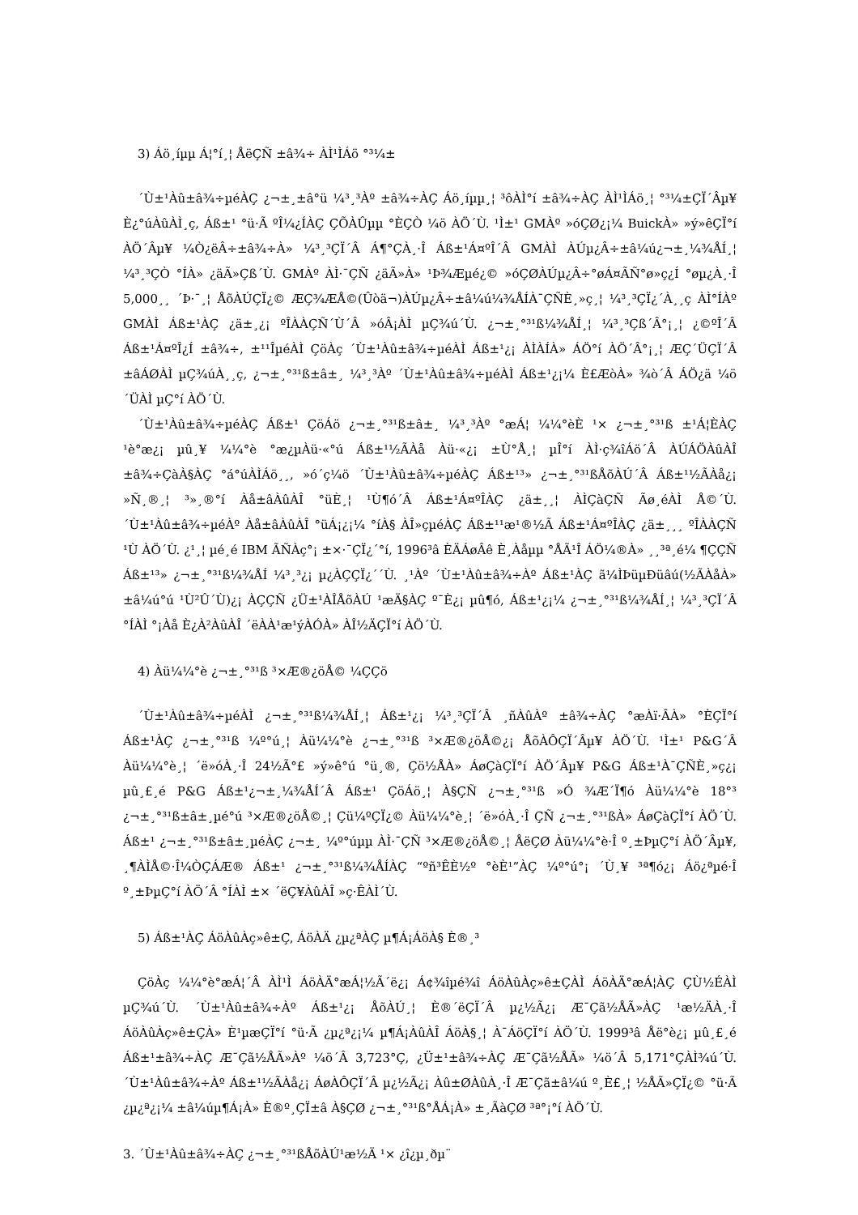3) Áö¸íµµ Á¦°í¸¦ ÅëÇÑ ±â¾÷ ÀÌ¹ÌÁö °³¼±
´Ù±¹Àû±â¾÷µéÀÇ ¿¬±¸±â°ü ¼³¸³Àº ±â¾÷ÀÇ Áö¸íµµ¸¦ ³ôÀÌ°í ±â¾÷ÀÇ ÀÌ¹ÌÁö¸¦ °³¼±ÇÏ´Âµ¥ È¿°úÀûÀÌ¸ç, Áß±¹ °ü·Ã ºÎ¼­¿ÍÀÇ ÇÕÀÛµµ °­È­ÇÒ ¼ö ÀÖ´Ù. ¹Ì±¹ GMÀº »óÇØ¿¡¼­ BuickÀ» »ý»êÇÏ°í ÀÖ´Âµ¥ ¼Ò¿ëÂ÷±â¾÷À» ¼³¸³ÇÏ´Â Á¶°ÇÀ¸·Î Áß±¹Á¤ºÎ´Â GMÀÌ ÀÚµ¿Â÷±â¼ú¿¬±¸¼¾ÅÍ¸¦ ¼³¸³ÇÒ °ÍÀ» ¿äÃ»Çß´Ù. GMÀº ÀÌ·¯ÇÑ ¿äÃ»À» ¹Þ¾Æµé¿© »óÇØÀÚµ¿Â÷°øÁ¤ÃÑ°ø»ç¿Í °øµ¿À¸·Î 5,000¸¸ ´Þ·¯¸¦ ÅõÀÚÇÏ¿© ÆÇ¾ÆÅ©(Ûòä¬)ÀÚµ¿Â÷±â¼ú¼¾ÅÍÀ¯ÇÑÈ¸»ç¸¦ ¼³¸³ÇÏ¿´À¸¸ç ÀÌ°ÍÀº GMÀÌ Áß±¹ÀÇ ¿ä±¸¿¡ ºÎÀÀÇÑ´Ù´Â »óÂ¡ÀÌ µÇ¾ú´Ù. ¿¬±¸°³¹ß¼¾ÅÍ¸¦ ¼³¸³Çß´Â°¡¸¦ ¿©ºÎ´Â Áß±¹Á¤ºÎ¿Í ±â¾÷, ±¹¹ÎµéÀÌ ÇöÀç ´Ù±¹Àû±â¾÷µéÀÌ Áß±¹¿¡ ÀÌÀÍÀ» ÁÖ°í ÀÖ´Â°¡¸¦ ÆÇ´ÜÇÏ´Â ±âÁØÀÌ µÇ¾úÀ¸¸ç, ¿¬±¸°³¹ß±â±¸ ¼³¸³Àº ´Ù±¹Àû±â¾÷µéÀÌ Áß±¹¿¡¼­ È£ÆòÀ» ¾ò´Â ÁÖ¿ä ¼ö´ÜÀÌ µÇ°í ÀÖ´Ù.
´Ù±¹Àû±â¾÷µéÀÇ Áß±¹ ÇöÁö ¿¬±¸°³¹ß±â±¸ ¼³¸³Àº °æÁ¦ ¼¼°èÈ­ ¹× ¿¬±¸°³¹ß ±¹Á¦È­ÀÇ ¹è°æ¿¡ µû¸¥ ¼¼°è °æ¿µÀü·«°ú Áß±¹½ÃÀå Àü·«¿¡ ±Ù°Å¸¦ µÎ°í ÀÌ·ç¾îÁö´Â ÀÚÁÖÀûÀÎ ±â¾÷ÇàÀ§ÀÇ °á°úÀÌÁö¸¸, »ó´ç¼ö ´Ù±¹Àû±â¾÷µéÀÇ Áß±¹³» ¿¬±¸°³¹ßÅõÀÚ´Â Áß±¹½ÃÀå¿¡ »Ñ¸®¸¦ ³»¸®°í Àå±âÀûÀÎ °üÈ¸¦ ¹Ù¶ó´Â Áß±¹Á¤ºÎÀÇ ¿ä±¸¸¦ ÀÌÇàÇÑ Ãø¸éÀÌ Å©´Ù. ´Ù±¹Àû±â¾÷µéÀº Àå±âÀûÀÎ °üÁ¡¿¡¼­ °íÀ§ ÀÎ»çµéÀÇ Áß±¹¹æ¹®½Ã Áß±¹Á¤ºÎÀÇ ¿ä±¸¸¸ ºÎÀÀÇÑ ¹Ù ÀÖ´Ù. ¿¹¸¦ µé¸é IBM ÃÑÀç°¡ ±×·¯ÇÏ¿´°í, 1996³â ÈÄÁøÂê È¸Àåµµ °­ÅÃ¹Î ÁÖ¼®À» ¸¸³ª¸é¼­ ¶ÇÇÑ Áß±¹³» ¿¬±¸°³¹ß¼¾ÅÍ ¼³¸³¿¡ µ¿ÀÇÇÏ¿´´Ù. ¸¹Àº ´Ù±¹Àû±â¾÷Àº Áß±¹ÀÇ ã¼Ì­ÞüµÐüâú(½ÃÀåÀ» ±â¼ú°ú ¹Ù²Û´Ù)¿¡ ÀÇÇÑ ¿Ü±¹ÀÎÅõÀÚ ¹æÄ§ÀÇ º¯È­¿¡ µû¶ó, Áß±¹¿¡¼­ ¿¬±¸°³¹ß¼¾ÅÍ¸¦ ¼³¸³ÇÏ´Â °ÍÀÌ °¡Àå È¿À²ÀûÀÎ ´ëÀÀ¹æ¹ýÀÓÀ» ÀÎ½ÄÇÏ°í ÀÖ´Ù.
4) Àü¼¼°è ¿¬±¸°³¹ß ³×Æ®¿öÅ© ¼ÇÇö
´Ù±¹Àû±â¾÷µéÀÌ ¿¬±¸°³¹ß¼¾ÅÍ¸¦ Áß±¹¿¡ ¼³¸³ÇÏ´Â ¸ñÀûÀº ±â¾÷ÀÇ °æÀï·ÂÀ» °­È­ÇÏ°í Áß±¹ÀÇ ¿¬±¸°³¹ß ¼º°ú¸¦ Àü¼¼°è ¿¬±¸°³¹ß ³×Æ®¿öÅ©¿¡ ÅõÀÔÇÏ´Âµ¥ ÀÖ´Ù. ¹Ì±¹ P&G´Â Àü¼¼°è¸¦ ´ë»óÀ¸·Î 24½Ã°£ »ý»ê°ú °ü¸®, Çö½ÅÀ» ÁøÇàÇÏ°í ÀÖ´Âµ¥ P&G Áß±¹À¯ÇÑÈ¸»ç¿¡ µû¸£¸é P&G Áß±¹¿¬±¸¼¾ÅÍ´Â Áß±¹ ÇöÁö¸¦ À§ÇÑ ¿¬±¸°³¹ß »Ó ¾Æ´Ï¶ó Àü¼¼°è 18°³ ¿¬±¸°³¹ß±â±¸µé°ú ³×Æ®¿öÅ©¸¦ Çü¼ºÇÏ¿© Àü¼¼°è¸¦ ´ë»óÀ¸·Î ÇÑ ¿¬±¸°³¹ßÀ» ÁøÇàÇÏ°í ÀÖ´Ù. Áß±¹ ¿¬±¸°³¹ß±â±¸µéÀÇ ¿¬±¸ ¼º°úµµ ÀÌ·¯ÇÑ ³×Æ®¿öÅ©¸¦ ÅëÇØ Àü¼¼°è·Î º¸±ÞµÇ°í ÀÖ´Âµ¥, ¸¶ÀÌÅ©·Î¼ÒÇÁÆ® Áß±¹ ¿¬±¸°³¹ß¼¾ÅÍÀÇ “ºñ³ÊÈ½º °èÈ¹”ÀÇ ¼º°ú°¡ ´Ù¸¥ ³ª¶ó¿¡ Áö¿ªµé·Î º¸±ÞµÇ°í ÀÖ´Â °ÍÀÌ ±× ´ëÇ¥ÀûÀÎ »ç·ÊÀÌ´Ù.
5) Áß±¹ÀÇ ÁöÀûÀç»ê±Ç, ÁöÀÄ ¿µ¿ªÀÇ µ¶Á¡ÁöÀ§ È®¸³
ÇöÀç ¼¼°è°æÁ¦´Â ÀÌ¹Ì ÁöÀÄ°æÁ¦½Ã´ë¿¡ Á¢¾îµé¾î ÁöÀûÀç»ê±ÇÀÌ ÁöÀÄ°æÁ¦ÀÇ ÇÙ½ÉÀÌ µÇ¾ú´Ù. ´Ù±¹Àû±â¾÷Àº Áß±¹¿¡ ÅõÀÚ¸¦ È®´ëÇÏ´Â µ¿½Ã¿¡ Æ¯Çã½ÅÃ»ÀÇ ¹æ½ÄÀ¸·Î ÁöÀûÀç»ê±ÇÀ» È¹µæÇÏ°í °ü·Ã ¿µ¿ª¿¡¼­ µ¶Á¡ÀûÀÎ ÁöÀ§¸¦ À¯ÁöÇÏ°í ÀÖ´Ù. 1999³â Åë°è¿¡ µû¸£¸é Áß±¹±â¾÷ÀÇ Æ¯Çã½ÅÃ»Àº ¼ö´Â 3,723°Ç, ¿Ü±¹±â¾÷ÀÇ Æ¯Çã½ÅÃ» ¼ö´Â 5,171°ÇÀÌ¾ú´Ù. ´Ù±¹Àû±â¾÷Àº Áß±¹½ÃÀå¿¡ ÁøÀÔÇÏ´Â µ¿½Ã¿¡ Àû±ØÀûÀ¸·Î Æ¯Çã±â¼ú º¸È£¸¦ ½ÅÃ»ÇÏ¿© °ü·Ã ¿µ¿ª¿¡¼­ ±â¼úµ¶Á¡À» È®º¸ÇÏ±â À§ÇØ ¿¬±¸°³¹ß°ÅÁ¡À» ±¸ÃàÇØ ³ª°¡°í ÀÖ´Ù.
3. ´Ù±¹Àû±â¾÷ÀÇ ¿¬±¸°³¹ßÅõÀÚ¹æ½Ä ¹× ¿î¿µ¸ðµ¨